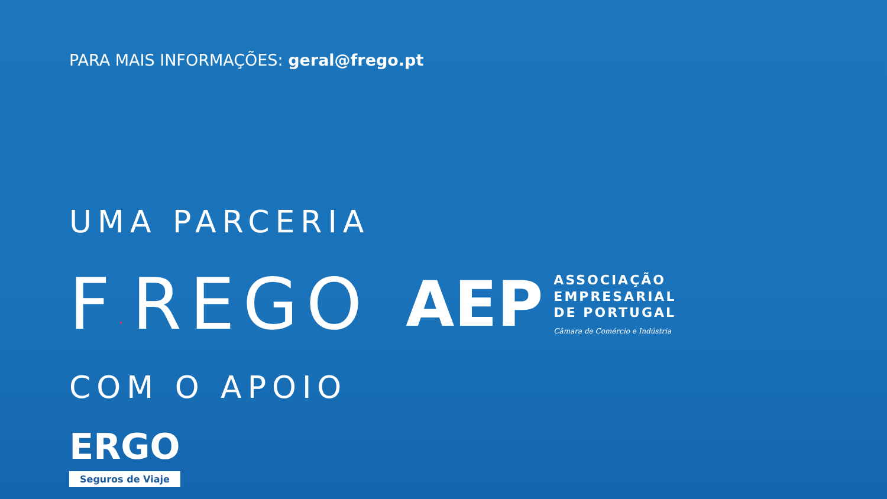PARA MAIS INFORMAÇÕES: geral@frego.pt
UMA PARCERIA
F·REGO
AEP
ASSOCIAÇÃO
EMPRESARIAL
DE PORTUGAL
Câmara de Comércio e Indústria
COM O APOIO
ERGO
Seguros de Viaje